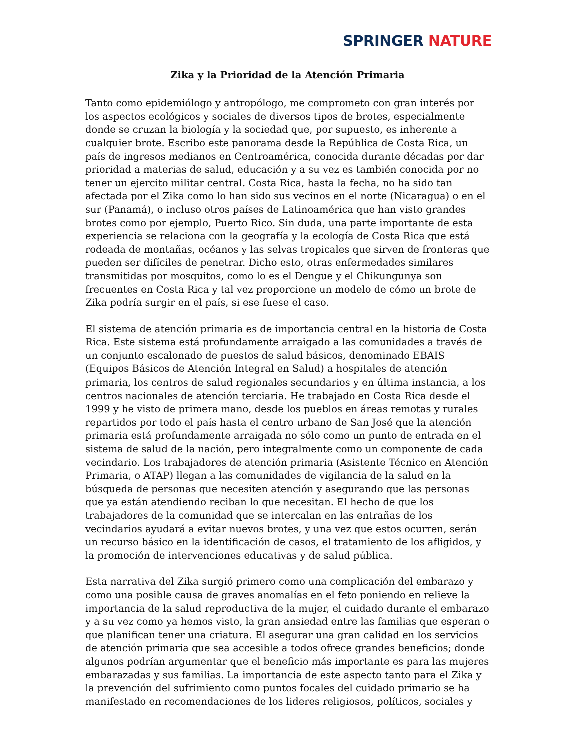SPRINGER NATURE
Zika y la Prioridad de la Atención Primaria
Tanto como epidemiólogo y antropólogo, me comprometo con gran interés por los aspectos ecológicos y sociales de diversos tipos de brotes, especialmente donde se cruzan la biología y la sociedad que, por supuesto, es inherente a cualquier brote. Escribo este panorama desde la República de Costa Rica, un país de ingresos medianos en Centroamérica, conocida durante décadas por dar prioridad a materias de salud, educación y a su vez es también conocida por no tener un ejercito militar central. Costa Rica, hasta la fecha, no ha sido tan afectada por el Zika como lo han sido sus vecinos en el norte (Nicaragua) o en el sur (Panamá), o incluso otros países de Latinoamérica que han visto grandes brotes como por ejemplo, Puerto Rico. Sin duda, una parte importante de esta experiencia se relaciona con la geografía y la ecología de Costa Rica que está rodeada de montañas, océanos y las selvas tropicales que sirven de fronteras que pueden ser difíciles de penetrar. Dicho esto, otras enfermedades similares transmitidas por mosquitos, como lo es el Dengue y el Chikungunya son frecuentes en Costa Rica y tal vez proporcione un modelo de cómo un brote de Zika podría surgir en el país, si ese fuese el caso.
El sistema de atención primaria es de importancia central en la historia de Costa Rica. Este sistema está profundamente arraigado a las comunidades a través de un conjunto escalonado de puestos de salud básicos, denominado EBAIS (Equipos Básicos de Atención Integral en Salud) a hospitales de atención primaria, los centros de salud regionales secundarios y en última instancia, a los centros nacionales de atención terciaria. He trabajado en Costa Rica desde el 1999 y he visto de primera mano, desde los pueblos en áreas remotas y rurales repartidos por todo el país hasta el centro urbano de San José que la atención primaria está profundamente arraigada no sólo como un punto de entrada en el sistema de salud de la nación, pero integralmente como un componente de cada vecindario. Los trabajadores de atención primaria (Asistente Técnico en Atención Primaria, o ATAP) llegan a las comunidades de vigilancia de la salud en la búsqueda de personas que necesiten atención y asegurando que las personas que ya están atendiendo reciban lo que necesitan. El hecho de que los trabajadores de la comunidad que se intercalan en las entrañas de los vecindarios ayudará a evitar nuevos brotes, y una vez que estos ocurren, serán un recurso básico en la identificación de casos, el tratamiento de los afligidos, y la promoción de intervenciones educativas y de salud pública.
Esta narrativa del Zika surgió primero como una complicación del embarazo y como una posible causa de graves anomalías en el feto poniendo en relieve la importancia de la salud reproductiva de la mujer, el cuidado durante el embarazo y a su vez como ya hemos visto, la gran ansiedad entre las familias que esperan o que planifican tener una criatura. El asegurar una gran calidad en los servicios de atención primaria que sea accesible a todos ofrece grandes beneficios; donde algunos podrían argumentar que el beneficio más importante es para las mujeres embarazadas y sus familias. La importancia de este aspecto tanto para el Zika y la prevención del sufrimiento como puntos focales del cuidado primario se ha manifestado en recomendaciones de los lideres religiosos, políticos, sociales y